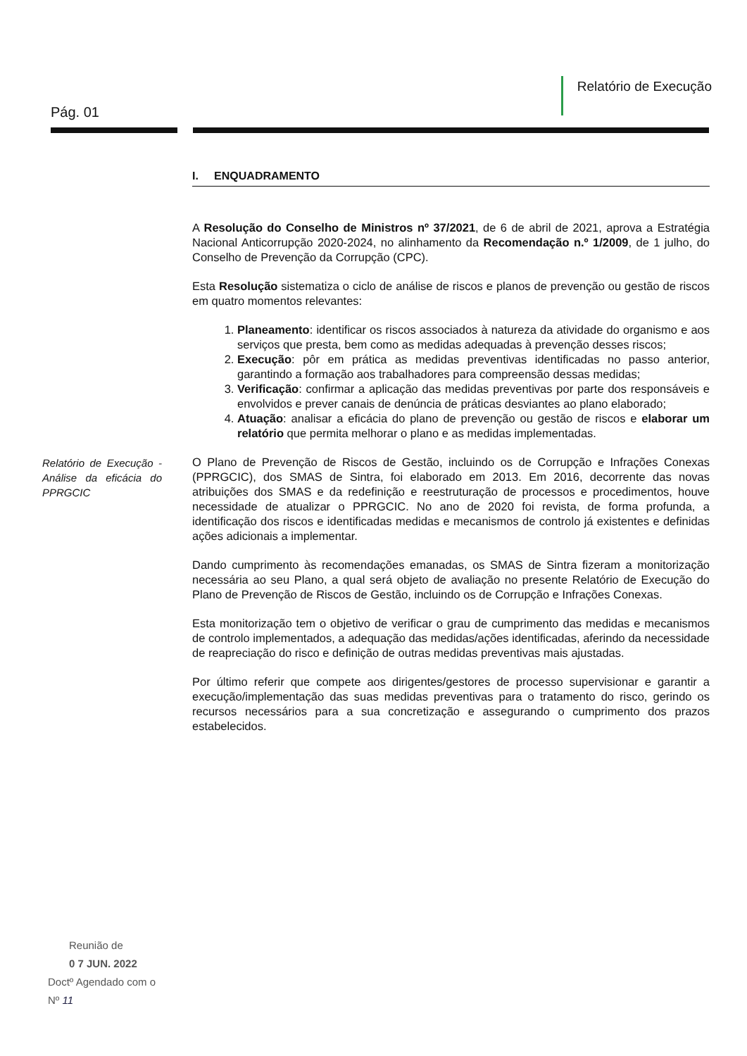Pág. 01
Relatório de Execução
Relatório de Execução - Análise da eficácia do PPRGCIC
I. ENQUADRAMENTO
A Resolução do Conselho de Ministros nº 37/2021, de 6 de abril de 2021, aprova a Estratégia Nacional Anticorrupção 2020-2024, no alinhamento da Recomendação n.º 1/2009, de 1 julho, do Conselho de Prevenção da Corrupção (CPC).
Esta Resolução sistematiza o ciclo de análise de riscos e planos de prevenção ou gestão de riscos em quatro momentos relevantes:
1. Planeamento: identificar os riscos associados à natureza da atividade do organismo e aos serviços que presta, bem como as medidas adequadas à prevenção desses riscos;
2. Execução: pôr em prática as medidas preventivas identificadas no passo anterior, garantindo a formação aos trabalhadores para compreensão dessas medidas;
3. Verificação: confirmar a aplicação das medidas preventivas por parte dos responsáveis e envolvidos e prever canais de denúncia de práticas desviantes ao plano elaborado;
4. Atuação: analisar a eficácia do plano de prevenção ou gestão de riscos e elaborar um relatório que permita melhorar o plano e as medidas implementadas.
O Plano de Prevenção de Riscos de Gestão, incluindo os de Corrupção e Infrações Conexas (PPRGCIC), dos SMAS de Sintra, foi elaborado em 2013. Em 2016, decorrente das novas atribuições dos SMAS e da redefinição e reestruturação de processos e procedimentos, houve necessidade de atualizar o PPRGCIC. No ano de 2020 foi revista, de forma profunda, a identificação dos riscos e identificadas medidas e mecanismos de controlo já existentes e definidas ações adicionais a implementar.
Dando cumprimento às recomendações emanadas, os SMAS de Sintra fizeram a monitorização necessária ao seu Plano, a qual será objeto de avaliação no presente Relatório de Execução do Plano de Prevenção de Riscos de Gestão, incluindo os de Corrupção e Infrações Conexas.
Esta monitorização tem o objetivo de verificar o grau de cumprimento das medidas e mecanismos de controlo implementados, a adequação das medidas/ações identificadas, aferindo da necessidade de reapreciação do risco e definição de outras medidas preventivas mais ajustadas.
Por último referir que compete aos dirigentes/gestores de processo supervisionar e garantir a execução/implementação das suas medidas preventivas para o tratamento do risco, gerindo os recursos necessários para a sua concretização e assegurando o cumprimento dos prazos estabelecidos.
Reunião de
0 7 JUN. 2022
Doctº Agendado com o
Nº 11